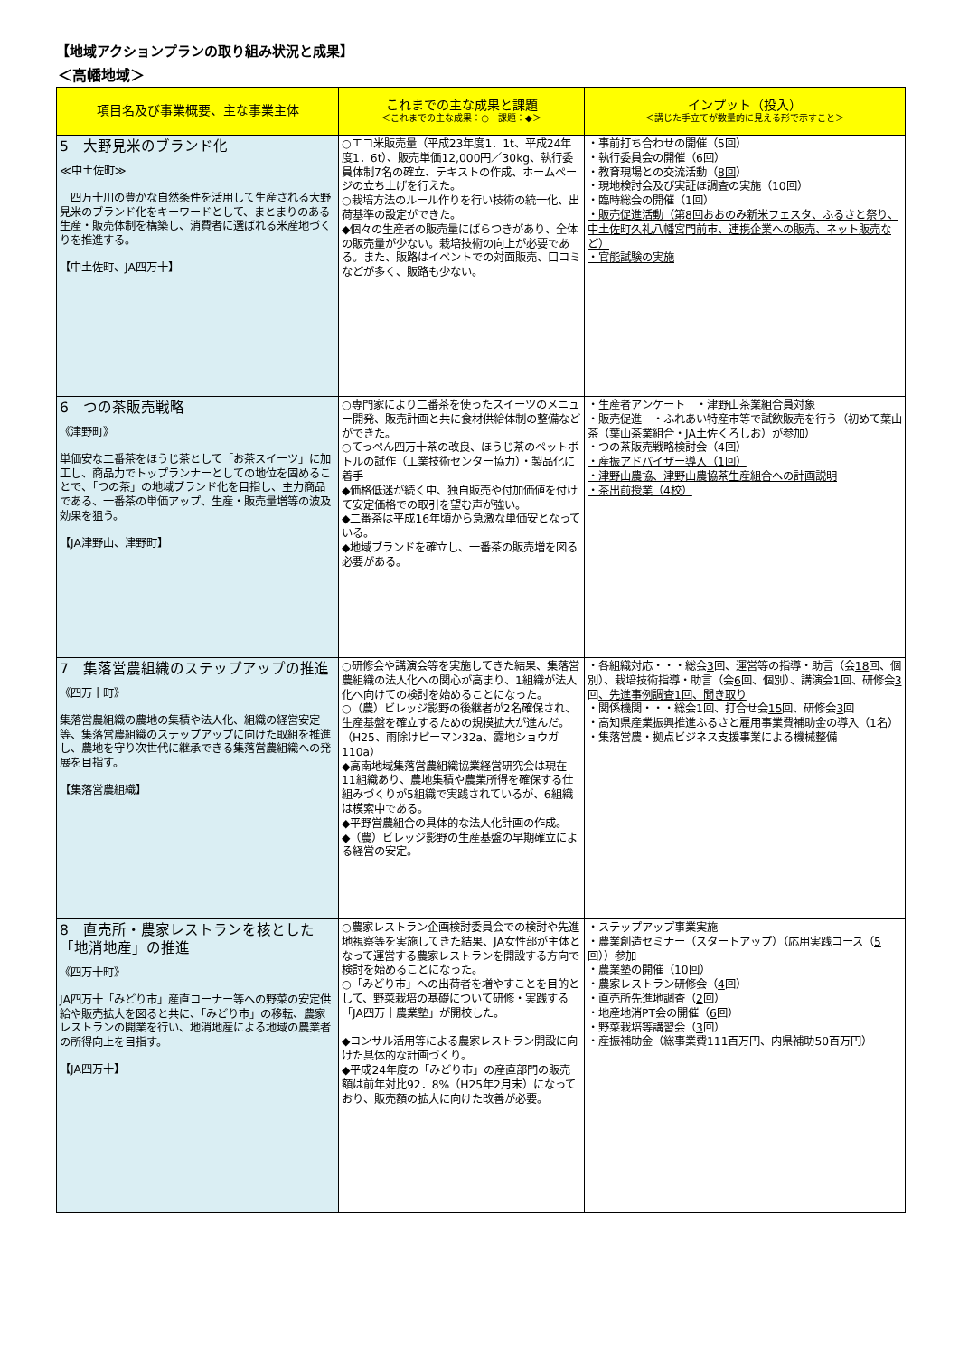【地域アクションプランの取り組み状況と成果】
＜高幡地域＞
| 項目名及び事業概要、主な事業主体 | これまでの主な成果と課題 ＜これまでの主な成果：○ 課題：◆＞ | インプット（投入） ＜講じた手立てが数量的に見える形で示すこと＞ |
| --- | --- | --- |
| 5 大野見米のブランド化 ≪中土佐町≫ 四万十川の豊かな自然条件を活用して生産される大野見米のブランド化をキーワードとして、まとまりのある生産・販売体制を構築し、消費者に選ばれる米産地づくりを推進する。 【中土佐町、JA四万十】 | ○エコ米販売量（平成23年度1．1t、平成24年度1．6t）、販売単価12,000円／30kg、執行委員体制7名の確立、テキストの作成、ホームページの立ち上げを行えた。 ○栽培方法のルール作りを行い技術の統一化、出荷基準の設定ができた。 ◆個々の生産者の販売量にばらつきがあり、全体の販売量が少ない。栽培技術の向上が必要である。また、販路はイベントでの対面販売、口コミなどが多く、販路も少ない。 | ・事前打ち合わせの開催（5回） ・執行委員会の開催（6回） ・教育現場との交流活動（ 8回 ） ・現地検討会及び実証ほ調査の実施（10回） ・臨時総会の開催（1回） ・販売促進活動（第8回おおのみ新米フェスタ、ふるさと祭り、中土佐町久礼八幡宮門前市、連携企業への販売、ネット販売など） ・官能試験の実施 |
| 6 つの茶販売戦略 《津野町》 単価安な二番茶をほうじ茶として「お茶スイーツ」に加工し、商品力でトップランナーとしての地位を固めることで、「つの茶」の地域ブランド化を目指し、主力商品である、一番茶の単価アップ、生産・販売量増等の波及効果を狙う。 【JA津野山、津野町】 | ○専門家により二番茶を使ったスイーツのメニュー開発、販売計画と共に食材供給体制の整備などができた。 ○てっぺん四万十茶の改良、ほうじ茶のペットボトルの試作（工業技術センター協力）・製品化に着手 ◆価格低迷が続く中、独自販売や付加価値を付けて安定価格での取引を望む声が強い。 ◆二番茶は平成16年頃から急激な単価安となっている。 ◆地域ブランドを確立し、一番茶の販売増を図る必要がある。 | ・生産者アンケート ・津野山茶業組合員対象 ・販売促進 ・ふれあい特産市等で試飲販売を行う（初めて葉山茶（葉山茶業組合・JA土佐くろしお）が参加） ・つの茶販売戦略検討会（4回） ・産振アドバイザー導入（1回） ・津野山農協、津野山農協茶生産組合への計画説明 ・茶出前授業（4校） |
| 7 集落営農組織のステップアップの推進 《四万十町》 集落営農組織の農地の集積や法人化、組織の経営安定等、集落営農組織のステップアップに向けた取組を推進し、農地を守り次世代に継承できる集落営農組織への発展を目指す。 【集落営農組織】 | ○研修会や講演会等を実施してきた結果、集落営農組織の法人化への関心が高まり、1組織が法人化へ向けての検討を始めることになった。 ○（農）ビレッジ影野の後継者が2名確保され、生産基盤を確立するための規模拡大が進んだ。（H25、雨除けピーマン32a、露地ショウガ110a） ◆高南地域集落営農組織協業経営研究会は現在11組織あり、農地集積や農業所得を確保する仕組みづくりが5組織で実践されているが、6組織は模索中である。 ◆平野営農組合の具体的な法人化計画の作成。 ◆（農）ビレッジ影野の生産基盤の早期確立による経営の安定。 | ・各組織対応・・・総会 3 回、運営等の指導・助言（会 18 回、個別）、栽培技術指導・助言（会 6 回、個別）、講演会1回、研修会 3 回 、先進事例調査1回、聞き取り ・関係機関・・・総会1回、打合せ会 15 回、研修会 3 回 ・高知県産業振興推進ふるさと雇用事業費補助金の導入（1名） ・集落営農・拠点ビジネス支援事業による機械整備 |
| 8 直売所・農家レストランを核とした「地消地産」の推進 《四万十町》 JA四万十「みどり市」産直コーナー等への野菜の安定供給や販売拡大を図ると共に、「みどり市」の移転、農家レストランの開業を行い、地消地産による地域の農業者の所得向上を目指す。 【JA四万十】 | ○農家レストラン企画検討委員会での検討や先進地視察等を実施してきた結果、JA女性部が主体となって運営する農家レストランを開設する方向で検討を始めることになった。 ○「みどり市」への出荷者を増やすことを目的として、野菜栽培の基礎について研修・実践する「JA四万十農業塾」が開校した。 ◆コンサル活用等による農家レストラン開設に向けた具体的な計画づくり。 ◆平成24年度の「みどり市」の産直部門の販売額は前年対比92．8%（H25年2月末）になっており、販売額の拡大に向けた改善が必要。 | ・ステップアップ事業実施 ・農業創造セミナー（スタートアップ）（応用実践コース（ 5 回））参加 ・農業塾の開催（ 10 回） ・農家レストラン研修会（ 4 回） ・直売所先進地調査（ 2 回） ・地産地消PT会の開催（ 6 回） ・野菜栽培等講習会（ 3 回） ・産振補助金（総事業費111百万円、内県補助50百万円） |